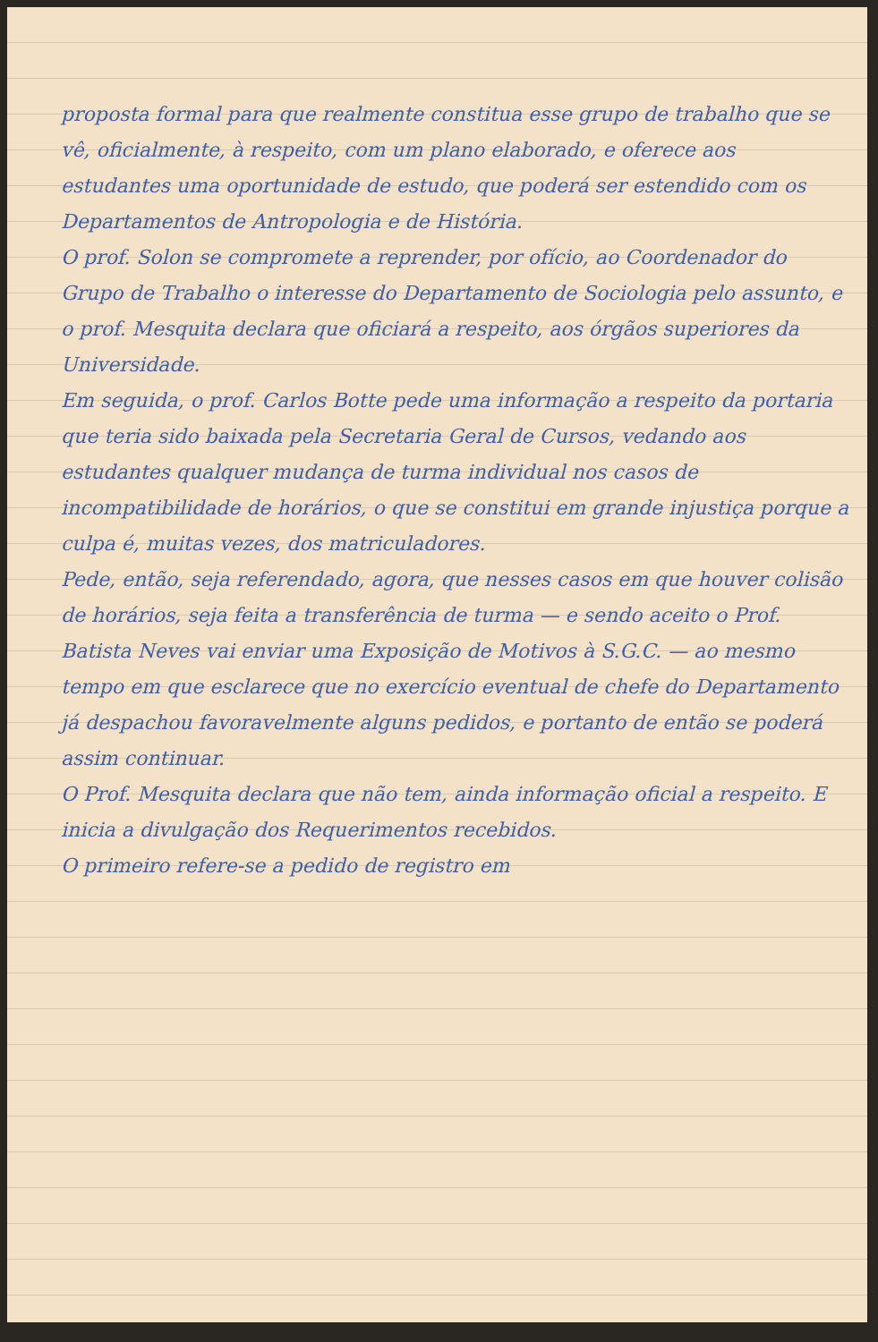proposta formal para que realmente constitua esse grupo de trabalho que se vê, oficialmente, à respeito, com um plano elaborado, e oferece aos estudantes uma oportunidade de estudo, que poderá ser estendido com os Departamentos de Antropologia e de História.
O prof. Solon se compromete a reprender, por ofício, ao Coordenador do Grupo de Trabalho o interesse do Departamento de Sociologia pelo assunto, e o prof. Mesquita declara que oficiará a respeito, aos órgãos superiores da Universidade.
Em seguida, o prof. Carlos Botte pede uma informação a respeito da portaria que teria sido baixada pela Secretaria Geral de Cursos, vedando aos estudantes qualquer mudança de turma individual nos casos de incompatibilidade de horários, o que se constitui em grande injustiça porque a culpa é, muitas vezes, dos matriculadores.
Pede, então, seja referendado, agora, que nesses casos em que houver colisão de horários, seja feita a transferência de turma — e sendo aceito o Prof. Batista Neves vai enviar uma Exposição de Motivos à S.G.C. — ao mesmo tempo em que esclarece que no exercício eventual de chefe do Departamento já despachou favoravelmente alguns pedidos, e portanto de então se poderá assim continuar.
O Prof. Mesquita declara que não tem, ainda informação oficial a respeito. E inicia a divulgação dos Requerimentos recebidos.
O primeiro refere-se a pedido de registro em